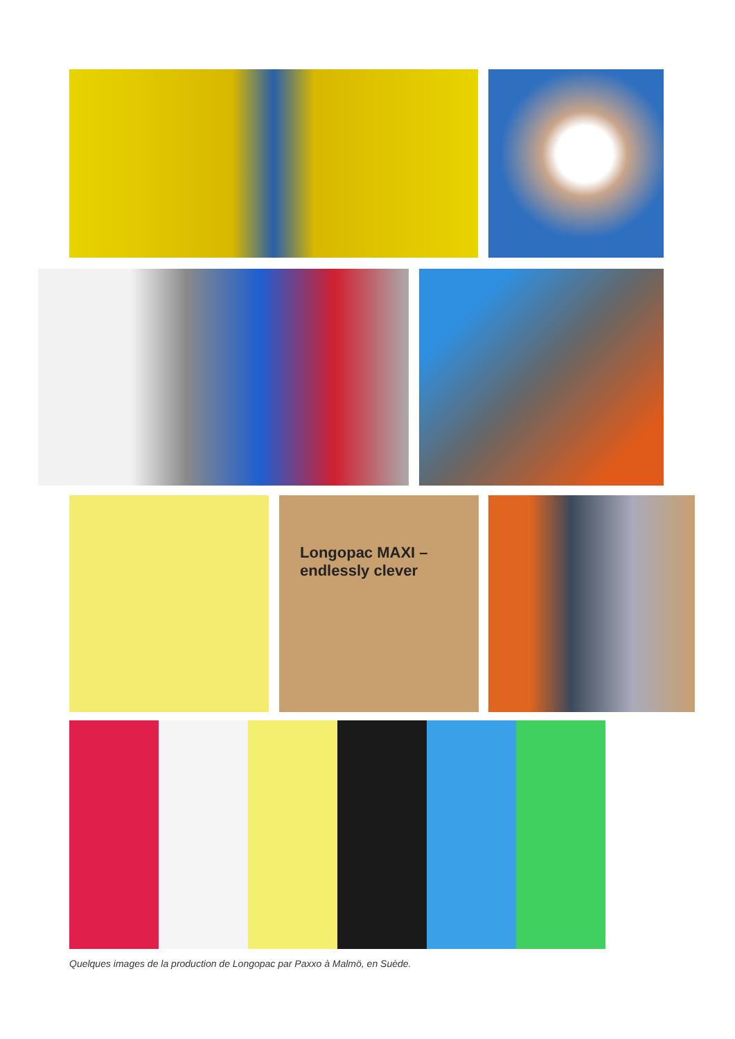Longopac MAXI – endlessly clever
Quelques images de la production de Longopac par Paxxo à Malmö, en Suède.